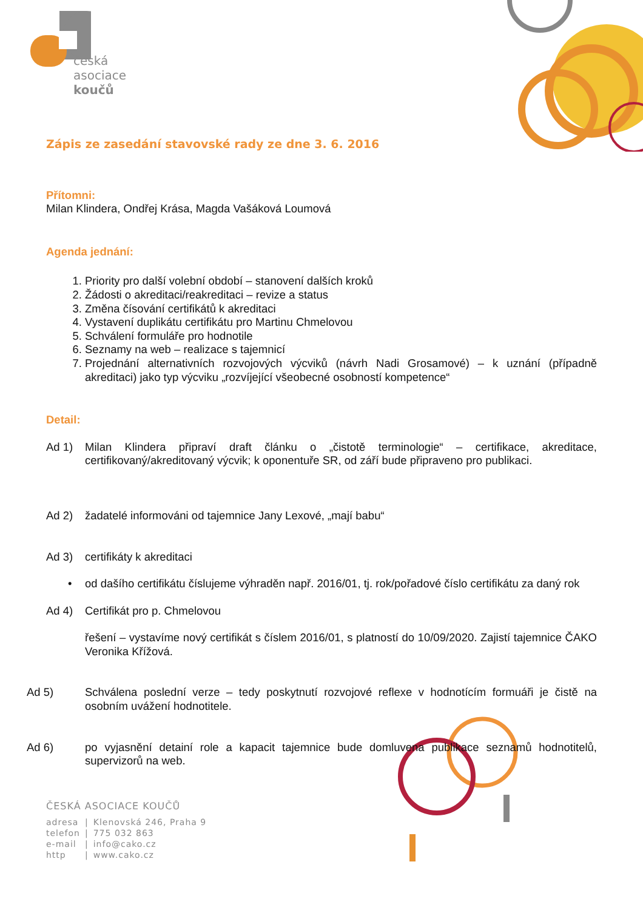česká
asociace
koučů
Zápis ze zasedání stavovské rady ze dne 3. 6. 2016
Přítomni:
Milan Klindera, Ondřej Krása, Magda Vašáková Loumová
Agenda jednání:
1. Priority pro další volební období – stanovení dalších kroků
2. Žádosti o akreditaci/reakreditaci – revize a status
3. Změna čísování certifikátů k akreditaci
4. Vystavení duplikátu certifikátu pro Martinu Chmelovou
5. Schválení formuláře pro hodnotile
6. Seznamy na web – realizace s tajemnicí
7. Projednání alternativních rozvojových výcviků (návrh Nadi Grosamové) – k uznání (případně akreditaci) jako typ výcviku „rozvíjející všeobecné osobností kompetence“
Detail:
Ad 1) Milan Klindera připraví draft článku o „čistotě terminologie“ – certifikace, akreditace, certifikovaný/akreditovaný výcvik; k oponentuře SR, od září bude připraveno pro publikaci.
Ad 2) žadatelé informováni od tajemnice Jany Lexové, „mají babu“
Ad 3) certifikáty k akreditaci
• od dašího certifikátu číslujeme výhraděn např. 2016/01, tj. rok/pořadové číslo certifikátu za daný rok
Ad 4) Certifikát pro p. Chmelovou
řešení – vystavíme nový certifikát s číslem 2016/01, s platností do 10/09/2020. Zajistí tajemnice ČAKO Veronika Křížová.
Ad 5) Schválena poslední verze – tedy poskytnutí rozvojové reflexe v hodnotícím formuáři je čistě na osobním uvážení hodnotitele.
Ad 6) po vyjasnění detainí role a kapacit tajemnice bude domluvena publikace seznamů hodnotitelů, supervizorů na web.
ČESKÁ ASOCIACE KOUČŮ
| adresa | / | Klenovská 246, Praha 9 |
| telefon | / | 775 032 863 |
| e-mail | / | info@cako.cz |
| http | / | www.cako.cz |